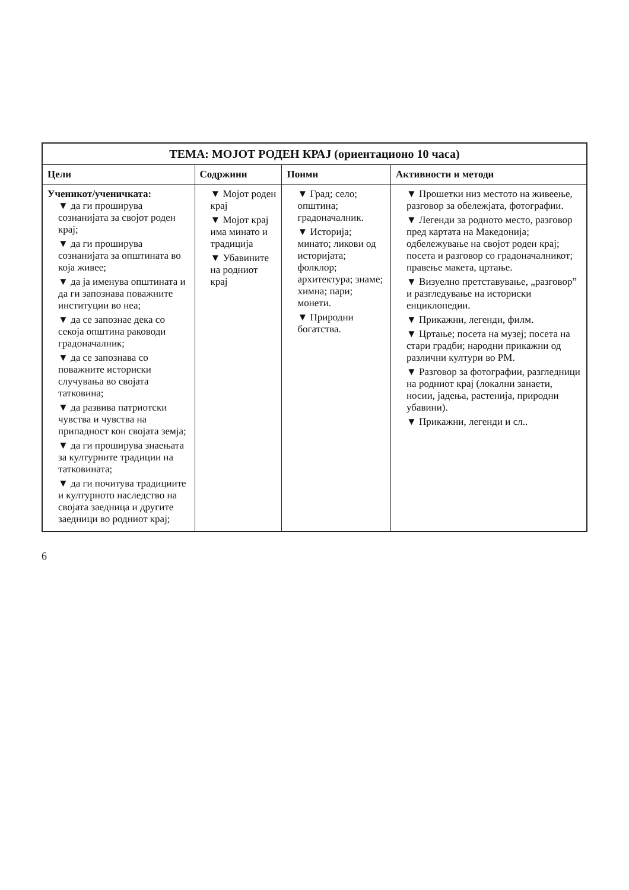| ТЕМА: МОЈОТ РОДЕН КРАЈ (ориентационо 10 часа) | | | |
| --- | --- | --- | --- |
| Цели | Содржини | Поими | Активности и методи |
| Ученикот/ученичката: ▼ да ги проширува сознанијата за својот роден крај; ▼ да ги проширува сознанијата за општината во која живее; ▼ да ја именува општината и да ги запознава поважните институции во неа; ▼ да се запознае дека со секоја општина раководи градоначалник; ▼ да се запознава со поважните историски случувања во својата татковина; ▼ да развива патриотски чувства и чувства на припадност кон својата земја; ▼ да ги проширува знаењата за културните традиции на татковината; ▼ да ги почитува традициите и културното наследство на својата заедница и другите заедници во родниот крај; | ▼ Мојот роден крај ▼ Мојот крај има минато и традиција ▼ Убавините на родниот крај | ▼ Град; село; општина; градоначалник. ▼ Историја; минато; ликови од историјата; фолклор; архитектура; знаме; химна; пари; монети. ▼ Природни богатства. | ▼ Прошетки низ местото на живеење, разговор за обележјата, фотографии. ▼ Легенди за родното место, разговор пред картата на Македонија; одбележување на својот роден крај; посета и разговор со градоначалникот; правење макета, цртање. ▼ Визуелно претставување, „разговор” и разгледување на историски енциклопедии. ▼ Прикажни, легенди, филм. ▼ Цртање; посета на музеј; посета на стари градби; народни прикажни од различни култури во РМ. ▼ Разговор за фотографии, разгледници на родниот крај (локални занаети, носии, јадења, растенија, природни убавини). ▼ Прикажни, легенди и сл.. |
6